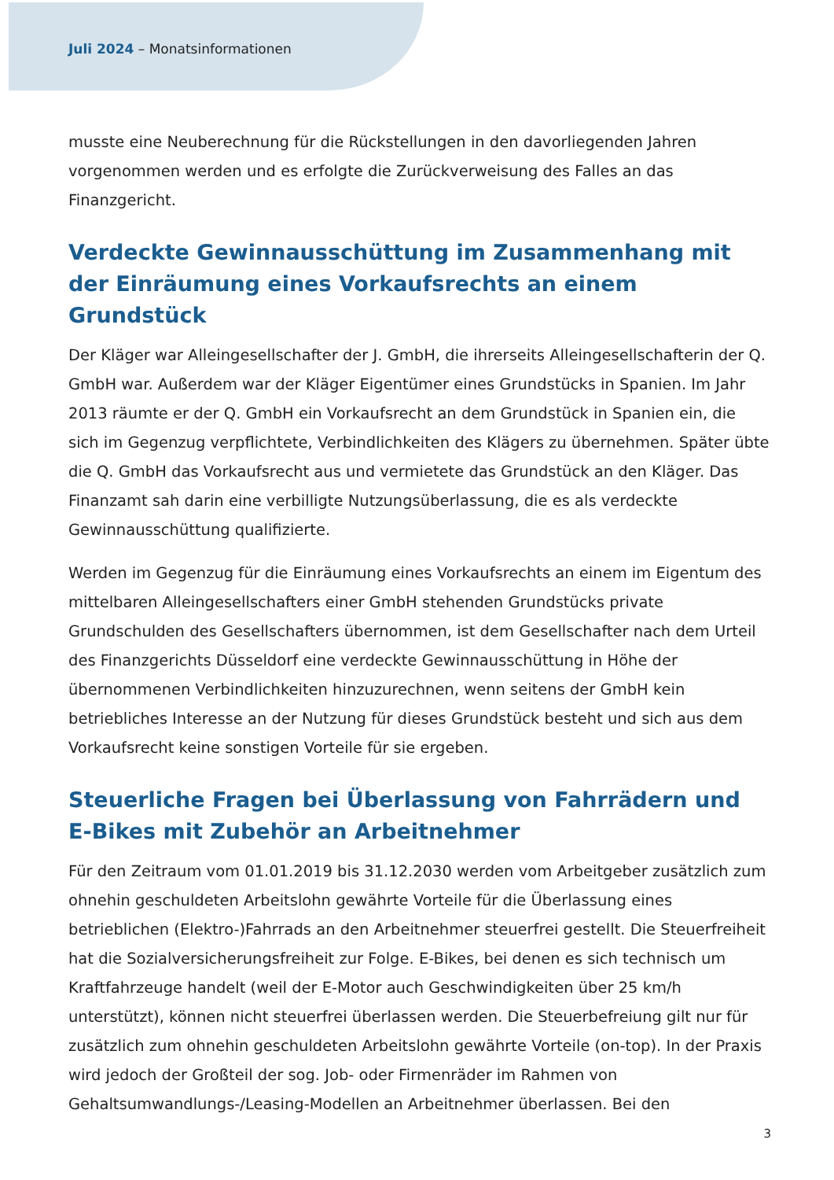Juli 2024 – Monatsinformationen
musste eine Neuberechnung für die Rückstellungen in den davorliegenden Jahren vorgenommen werden und es erfolgte die Zurückverweisung des Falles an das Finanzgericht.
Verdeckte Gewinnausschüttung im Zusammenhang mit der Einräumung eines Vorkaufsrechts an einem Grundstück
Der Kläger war Alleingesellschafter der J. GmbH, die ihrerseits Alleingesellschafterin der Q. GmbH war. Außerdem war der Kläger Eigentümer eines Grundstücks in Spanien. Im Jahr 2013 räumte er der Q. GmbH ein Vorkaufsrecht an dem Grundstück in Spanien ein, die sich im Gegenzug verpflichtete, Verbindlichkeiten des Klägers zu übernehmen. Später übte die Q. GmbH das Vorkaufsrecht aus und vermietete das Grundstück an den Kläger. Das Finanzamt sah darin eine verbilligte Nutzungsüberlassung, die es als verdeckte Gewinnausschüttung qualifizierte.
Werden im Gegenzug für die Einräumung eines Vorkaufsrechts an einem im Eigentum des mittelbaren Alleingesellschafters einer GmbH stehenden Grundstücks private Grundschulden des Gesellschafters übernommen, ist dem Gesellschafter nach dem Urteil des Finanzgerichts Düsseldorf eine verdeckte Gewinnausschüttung in Höhe der übernommenen Verbindlichkeiten hinzuzurechnen, wenn seitens der GmbH kein betriebliches Interesse an der Nutzung für dieses Grundstück besteht und sich aus dem Vorkaufsrecht keine sonstigen Vorteile für sie ergeben.
Steuerliche Fragen bei Überlassung von Fahrrädern und E-Bikes mit Zubehör an Arbeitnehmer
Für den Zeitraum vom 01.01.2019 bis 31.12.2030 werden vom Arbeitgeber zusätzlich zum ohnehin geschuldeten Arbeitslohn gewährte Vorteile für die Überlassung eines betrieblichen (Elektro-)Fahrrads an den Arbeitnehmer steuerfrei gestellt. Die Steuerfreiheit hat die Sozialversicherungsfreiheit zur Folge. E-Bikes, bei denen es sich technisch um Kraftfahrzeuge handelt (weil der E-Motor auch Geschwindigkeiten über 25 km/h unterstützt), können nicht steuerfrei überlassen werden. Die Steuerbefreiung gilt nur für zusätzlich zum ohnehin geschuldeten Arbeitslohn gewährte Vorteile (on-top). In der Praxis wird jedoch der Großteil der sog. Job- oder Firmenräder im Rahmen von Gehaltsumwandlungs-/Leasing-Modellen an Arbeitnehmer überlassen. Bei den
3